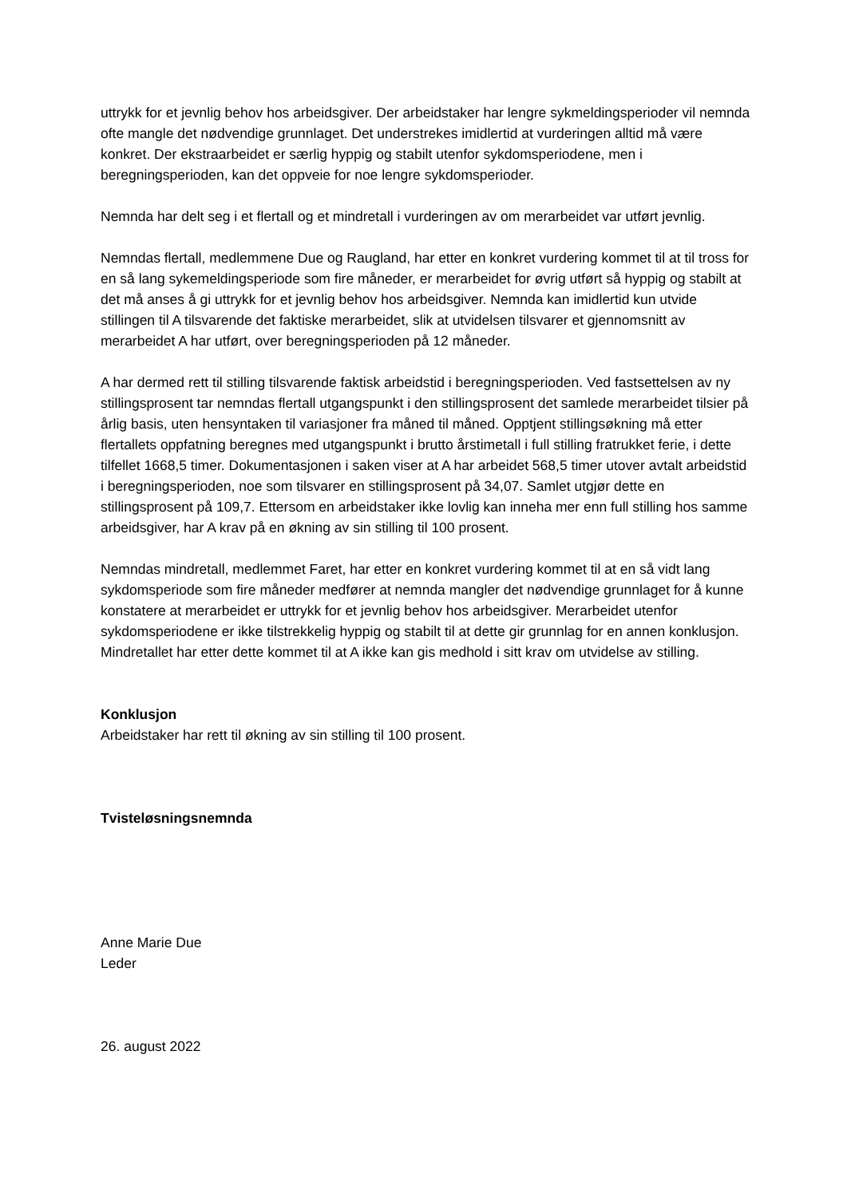uttrykk for et jevnlig behov hos arbeidsgiver. Der arbeidstaker har lengre sykmeldingsperioder vil nemnda ofte mangle det nødvendige grunnlaget. Det understrekes imidlertid at vurderingen alltid må være konkret. Der ekstraarbeidet er særlig hyppig og stabilt utenfor sykdomsperiodene, men i beregningsperioden, kan det oppveie for noe lengre sykdomsperioder.
Nemnda har delt seg i et flertall og et mindretall i vurderingen av om merarbeidet var utført jevnlig.
Nemndas flertall, medlemmene Due og Raugland, har etter en konkret vurdering kommet til at til tross for en så lang sykemeldingsperiode som fire måneder, er merarbeidet for øvrig utført så hyppig og stabilt at det må anses å gi uttrykk for et jevnlig behov hos arbeidsgiver. Nemnda kan imidlertid kun utvide stillingen til A tilsvarende det faktiske merarbeidet, slik at utvidelsen tilsvarer et gjennomsnitt av merarbeidet A har utført, over beregningsperioden på 12 måneder.
A har dermed rett til stilling tilsvarende faktisk arbeidstid i beregningsperioden. Ved fastsettelsen av ny stillingsprosent tar nemndas flertall utgangspunkt i den stillingsprosent det samlede merarbeidet tilsier på årlig basis, uten hensyntaken til variasjoner fra måned til måned. Opptjent stillingsøkning må etter flertallets oppfatning beregnes med utgangspunkt i brutto årstimetall i full stilling fratrukket ferie, i dette tilfellet 1668,5 timer. Dokumentasjonen i saken viser at A har arbeidet 568,5 timer utover avtalt arbeidstid i beregningsperioden, noe som tilsvarer en stillingsprosent på 34,07. Samlet utgjør dette en stillingsprosent på 109,7. Ettersom en arbeidstaker ikke lovlig kan inneha mer enn full stilling hos samme arbeidsgiver, har A krav på en økning av sin stilling til 100 prosent.
Nemndas mindretall, medlemmet Faret, har etter en konkret vurdering kommet til at en så vidt lang sykdomsperiode som fire måneder medfører at nemnda mangler det nødvendige grunnlaget for å kunne konstatere at merarbeidet er uttrykk for et jevnlig behov hos arbeidsgiver. Merarbeidet utenfor sykdomsperiodene er ikke tilstrekkelig hyppig og stabilt til at dette gir grunnlag for en annen konklusjon. Mindretallet har etter dette kommet til at A ikke kan gis medhold i sitt krav om utvidelse av stilling.
Konklusjon
Arbeidstaker har rett til økning av sin stilling til 100 prosent.
Tvisteløsningsnemnda
Anne Marie Due
Leder
26. august 2022